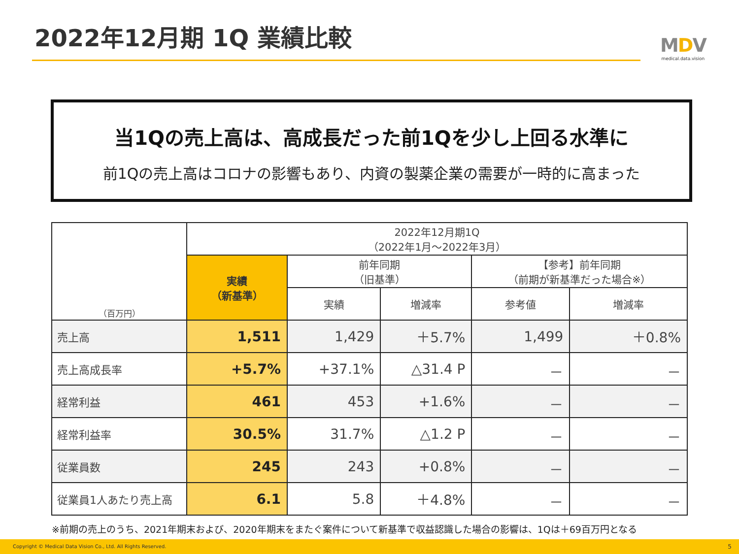2022年12月期 1Q 業績比較
MDV
medical.data.vision
当1Qの売上高は、高成長だった前1Qを少し上回る水準に
前1Qの売上高はコロナの影響もあり、内資の製薬企業の需要が一時的に高まった
| （百万円） | 2022年12月期1Q （2022年1月～2022年3月） | | | | |
| --- | --- | --- | --- | --- | --- |
| | 実績 （新基準） | 前年同期 （旧基準） | | 【参考】前年同期 （前期が新基準だった場合※） | |
| | | 実績 | 増減率 | 参考値 | 増減率 |
| 売上高 | 1,511 | 1,429 | ＋5.7% | 1,499 | ＋0.8% |
| 売上高成長率 | +5.7% | +37.1% | △31.4 P | － | － |
| 経常利益 | 461 | 453 | +1.6% | － | － |
| 経常利益率 | 30.5% | 31.7% | △1.2 P | － | － |
| 従業員数 | 245 | 243 | +0.8% | － | － |
| 従業員1人あたり売上高 | 6.1 | 5.8 | ＋4.8% | － | － |
※前期の売上のうち、2021年期末および、2020年期末をまたぐ案件について新基準で収益認識した場合の影響は、1Qは＋69百万円となる
Copyright © Medical Data Vision Co., Ltd. All Rights Reserved. 5